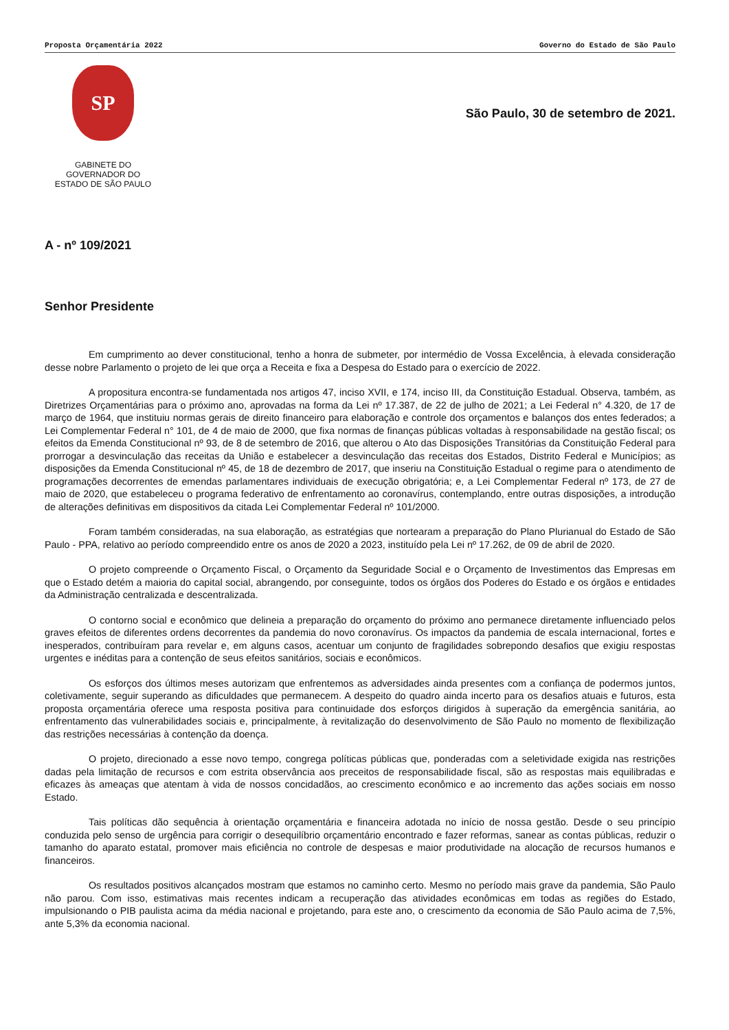Proposta Orçamentária 2022 Governo do Estado de São Paulo
SP
GABINETE DO
GOVERNADOR DO
ESTADO DE SÃO PAULO
São Paulo, 30 de setembro de 2021.
A - nº 109/2021
Senhor Presidente
Em cumprimento ao dever constitucional, tenho a honra de submeter, por intermédio de Vossa Excelência, à elevada consideração desse nobre Parlamento o projeto de lei que orça a Receita e fixa a Despesa do Estado para o exercício de 2022.
A propositura encontra-se fundamentada nos artigos 47, inciso XVII, e 174, inciso III, da Constituição Estadual. Observa, também, as Diretrizes Orçamentárias para o próximo ano, aprovadas na forma da Lei nº 17.387, de 22 de julho de 2021; a Lei Federal n° 4.320, de 17 de março de 1964, que instituiu normas gerais de direito financeiro para elaboração e controle dos orçamentos e balanços dos entes federados; a Lei Complementar Federal n° 101, de 4 de maio de 2000, que fixa normas de finanças públicas voltadas à responsabilidade na gestão fiscal; os efeitos da Emenda Constitucional nº 93, de 8 de setembro de 2016, que alterou o Ato das Disposições Transitórias da Constituição Federal para prorrogar a desvinculação das receitas da União e estabelecer a desvinculação das receitas dos Estados, Distrito Federal e Municípios; as disposições da Emenda Constitucional nº 45, de 18 de dezembro de 2017, que inseriu na Constituição Estadual o regime para o atendimento de programações decorrentes de emendas parlamentares individuais de execução obrigatória; e, a Lei Complementar Federal nº 173, de 27 de maio de 2020, que estabeleceu o programa federativo de enfrentamento ao coronavírus, contemplando, entre outras disposições, a introdução de alterações definitivas em dispositivos da citada Lei Complementar Federal nº 101/2000.
Foram também consideradas, na sua elaboração, as estratégias que nortearam a preparação do Plano Plurianual do Estado de São Paulo - PPA, relativo ao período compreendido entre os anos de 2020 a 2023, instituído pela Lei nº 17.262, de 09 de abril de 2020.
O projeto compreende o Orçamento Fiscal, o Orçamento da Seguridade Social e o Orçamento de Investimentos das Empresas em que o Estado detém a maioria do capital social, abrangendo, por conseguinte, todos os órgãos dos Poderes do Estado e os órgãos e entidades da Administração centralizada e descentralizada.
O contorno social e econômico que delineia a preparação do orçamento do próximo ano permanece diretamente influenciado pelos graves efeitos de diferentes ordens decorrentes da pandemia do novo coronavírus. Os impactos da pandemia de escala internacional, fortes e inesperados, contribuíram para revelar e, em alguns casos, acentuar um conjunto de fragilidades sobrepondo desafios que exigiu respostas urgentes e inéditas para a contenção de seus efeitos sanitários, sociais e econômicos.
Os esforços dos últimos meses autorizam que enfrentemos as adversidades ainda presentes com a confiança de podermos juntos, coletivamente, seguir superando as dificuldades que permanecem. A despeito do quadro ainda incerto para os desafios atuais e futuros, esta proposta orçamentária oferece uma resposta positiva para continuidade dos esforços dirigidos à superação da emergência sanitária, ao enfrentamento das vulnerabilidades sociais e, principalmente, à revitalização do desenvolvimento de São Paulo no momento de flexibilização das restrições necessárias à contenção da doença.
O projeto, direcionado a esse novo tempo, congrega políticas públicas que, ponderadas com a seletividade exigida nas restrições dadas pela limitação de recursos e com estrita observância aos preceitos de responsabilidade fiscal, são as respostas mais equilibradas e eficazes às ameaças que atentam à vida de nossos concidadãos, ao crescimento econômico e ao incremento das ações sociais em nosso Estado.
Tais políticas dão sequência à orientação orçamentária e financeira adotada no início de nossa gestão. Desde o seu princípio conduzida pelo senso de urgência para corrigir o desequilíbrio orçamentário encontrado e fazer reformas, sanear as contas públicas, reduzir o tamanho do aparato estatal, promover mais eficiência no controle de despesas e maior produtividade na alocação de recursos humanos e financeiros.
Os resultados positivos alcançados mostram que estamos no caminho certo. Mesmo no período mais grave da pandemia, São Paulo não parou. Com isso, estimativas mais recentes indicam a recuperação das atividades econômicas em todas as regiões do Estado, impulsionando o PIB paulista acima da média nacional e projetando, para este ano, o crescimento da economia de São Paulo acima de 7,5%, ante 5,3% da economia nacional.